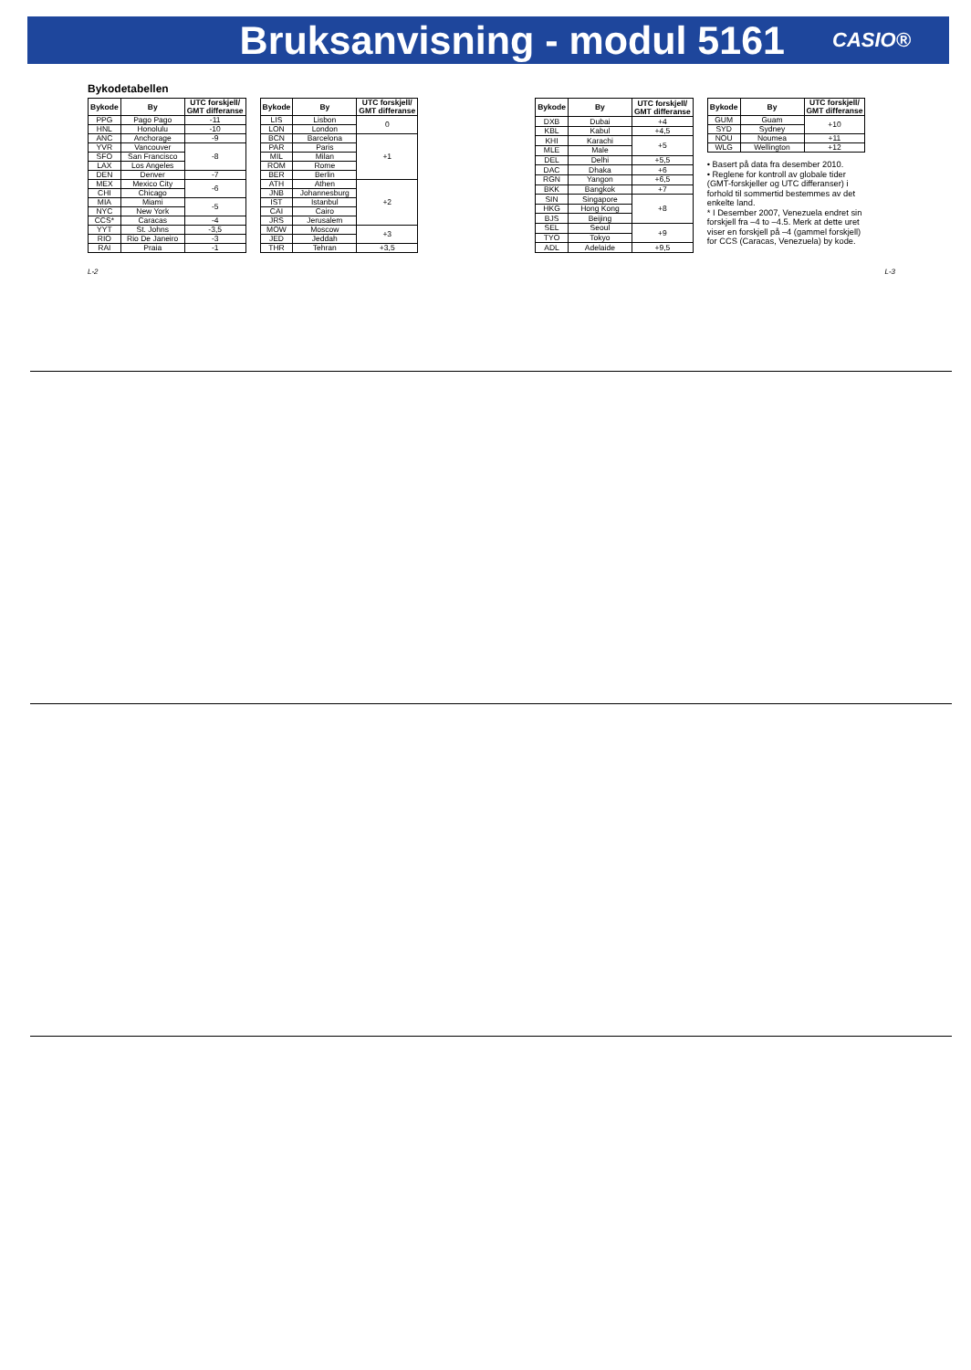Bruksanvisning - modul 5161
CASIO®
Bykodetabellen
| Bykode | By | UTC forskjell/ GMT differanse |
| --- | --- | --- |
| PPG | Pago Pago | -11 |
| HNL | Honolulu | -10 |
| ANC | Anchorage | -9 |
| YVR | Vancouver | -8 |
| SFO | San Francisco | |
| LAX | Los Angeles | |
| DEN | Denver | -7 |
| MEX | Mexico City | -6 |
| CHI | Chicago | |
| MIA | Miami | -5 |
| NYC | New York | |
| CCS* | Caracas | -4 |
| YYT | St. Johns | -3,5 |
| RIO | Rio De Janeiro | -3 |
| RAI | Praia | -1 |
| Bykode | By | UTC forskjell/ GMT differanse |
| --- | --- | --- |
| LIS | Lisbon | 0 |
| LON | London | |
| BCN | Barcelona | +1 |
| PAR | Paris | |
| MIL | Milan | |
| ROM | Rome | |
| BER | Berlin | |
| ATH | Athen | +2 |
| JNB | Johannesburg | |
| IST | Istanbul | |
| CAI | Cairo | |
| JRS | Jerusalem | |
| MOW | Moscow | +3 |
| JED | Jeddah | |
| THR | Tehran | +3,5 |
| Bykode | By | UTC forskjell/ GMT differanse |
| --- | --- | --- |
| DXB | Dubai | +4 |
| KBL | Kabul | +4,5 |
| KHI | Karachi | +5 |
| MLE | Male | |
| DEL | Delhi | +5,5 |
| DAC | Dhaka | +6 |
| RGN | Yangon | +6,5 |
| BKK | Bangkok | +7 |
| SIN | Singapore | +8 |
| HKG | Hong Kong | |
| BJS | Beijing | |
| SEL | Seoul | +9 |
| TYO | Tokyo | |
| ADL | Adelaide | +9,5 |
| Bykode | By | UTC forskjell/ GMT differanse |
| --- | --- | --- |
| GUM | Guam | +10 |
| SYD | Sydney | |
| NOU | Noumea | +11 |
| WLG | Wellington | +12 |
• Basert på data fra desember 2010.
• Reglene for kontroll av globale tider (GMT-forskjeller og UTC differanser) i forhold til sommertid bestemmes av det enkelte land.
* I Desember 2007, Venezuela endret sin forskjell fra –4 to –4.5. Merk at dette uret viser en forskjell på –4 (gammel forskjell) for CCS (Caracas, Venezuela) by kode.
L-2 L-3